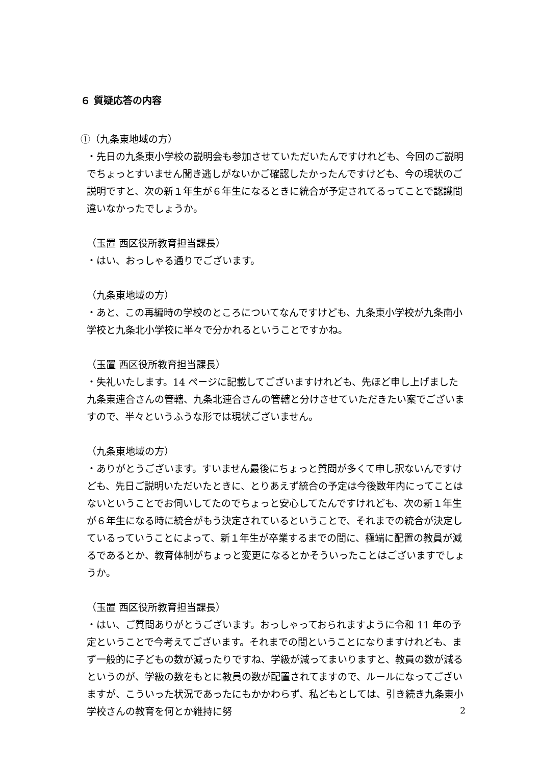６ 質疑応答の内容
①（九条東地域の方）
・先日の九条東小学校の説明会も参加させていただいたんですけれども、今回のご説明でちょっとすいません聞き逃しがないかご確認したかったんですけども、今の現状のご説明ですと、次の新１年生が６年生になるときに統合が予定されてるってことで認識間違いなかったでしょうか。
（玉置 西区役所教育担当課長）
・はい、おっしゃる通りでございます。
（九条東地域の方）
・あと、この再編時の学校のところについてなんですけども、九条東小学校が九条南小学校と九条北小学校に半々で分かれるということですかね。
（玉置 西区役所教育担当課長）
・失礼いたします。14 ページに記載してございますけれども、先ほど申し上げました九条東連合さんの管轄、九条北連合さんの管轄と分けさせていただきたい案でございますので、半々というふうな形では現状ございません。
（九条東地域の方）
・ありがとうございます。すいません最後にちょっと質問が多くて申し訳ないんですけども、先日ご説明いただいたときに、とりあえず統合の予定は今後数年内にってことはないということでお伺いしてたのでちょっと安心してたんですけれども、次の新１年生が６年生になる時に統合がもう決定されているということで、それまでの統合が決定しているっていうことによって、新１年生が卒業するまでの間に、極端に配置の教員が減るであるとか、教育体制がちょっと変更になるとかそういったことはございますでしょうか。
（玉置 西区役所教育担当課長）
・はい、ご質問ありがとうございます。おっしゃっておられますように令和 11 年の予定ということで今考えてございます。それまでの間ということになりますけれども、まず一般的に子どもの数が減ったりですね、学級が減ってまいりますと、教員の数が減るというのが、学級の数をもとに教員の数が配置されてますので、ルールになってございますが、こういった状況であったにもかかわらず、私どもとしては、引き続き九条東小学校さんの教育を何とか維持に努
2